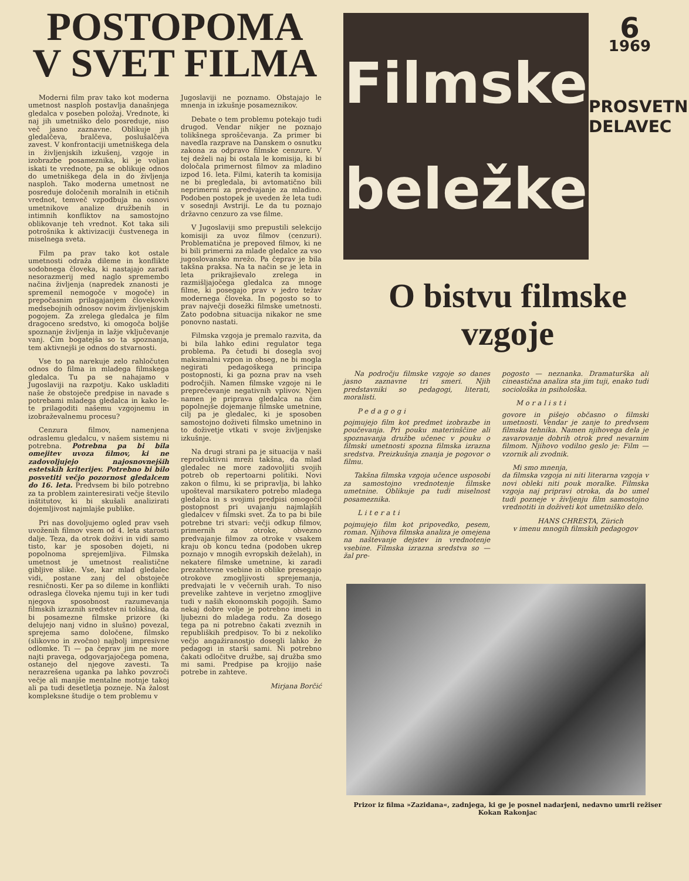POSTOPOMA
V SVET FILMA
Moderni film prav tako kot moderna umetnost nasploh postavlja današnjega gledalca v poseben položaj. Vrednote, ki naj jih umetniško delo posreduje, niso več jasno zaznavne. Oblikuje jih gledalčeva, bralčeva, poslušalčeva zavest. V konfrontaciji umetniškega dela in življenjskih izkušenj, vzgoje in izobrazbe posameznika, ki je voljan iskati te vrednote, pa se oblikuje odnos do umetniškega dela in do življenja nasploh. Tako moderna umetnost ne posreduje določenih moralnih in etičnih vrednot, temveč vzpodbuja na osnovi umetnikove analize družbenih in intimnih konfliktov na samostojno oblikovanje teh vrednot. Kot taka sili potrošnika k aktivizaciji čustvenega in miselnega sveta.
Film pa prav tako kot ostale umetnosti odraža dileme in konflikte sodobnega človeka, ki nastajajo zaradi nesorazmerij med naglo spremembo načina življenja (napredek znanosti je spremenil nemogoče v mogoče) in prepočasnim prilagajanjem človekovih medsebojnih odnosov novim življenjskim pogojem. Za zrelega gledalca je film dragoceno sredstvo, ki omogoča boljše spoznanje življenja in lažje vključevanje vanj. Čim bogatejša so ta spoznanja, tem aktivnejši je odnos do stvarnosti.
Vse to pa narekuje zelo rahločuten odnos do filma in mladega filmskega gledalca. Tu pa se nahajamo v Jugoslaviji na razpotju. Kako uskladiti naše že obstoječe predpise in navade s potrebami mladega gledalca in kako le-te prilagoditi našemu vzgojnemu in izobraževalnemu procesu?
Cenzura filmov, namenjena odraslemu gledalcu, v našem sistemu ni potrebna. Potrebna pa bi bila omejitev uvoza filmov, ki ne zadovoljujejo najosnovnejših estetskih kriterijev. Potrebno bi bilo posvetiti večjo pozornost gledalcem do 16. leta. Predvsem bi bilo potrebno za ta problem zainteresirati večje število inštitutov, ki bi skušali analizirati dojemljivost najmlajše publike.
Pri nas dovoljujemo ogled prav vseh uvoženih filmov vsem od 4. leta starosti dalje. Teza, da otrok doživi in vidi samo tisto, kar je sposoben dojeti, ni popolnoma sprejemljiva. Filmska umetnost je umetnost realistične gibljive slike. Vse, kar mlad gledalec vidi, postane zanj del obstoječe resničnosti. Ker pa so dileme in konflikti odraslega človeka njemu tuji in ker tudi njegova sposobnost razumevanja filmskih izraznih sredstev ni tolikšna, da bi posamezne filmske prizore (ki delujejo nanj vidno in slušno) povezal, sprejema samo določene, filmsko (slikovno in zvočno) najbolj impresivne odlomke. Ti — pa čeprav jim ne more najti pravega, odgovarjajočega pomena, ostanejo del njegove zavesti. Ta nerazrešena uganka pa lahko povzroči večje ali manjše mentalne motnje takoj ali pa tudi desetletja pozneje. Na žalost kompleksne študije o tem problemu v
Jugoslaviji ne poznamo. Obstajajo le mnenja in izkušnje posameznikov.
Debate o tem problemu potekajo tudi drugod. Vendar nikjer ne poznajo tolikšnega sproščevanja. Za primer bi navedla razprave na Danskem o osnutku zakona za odpravo filmske cenzure. V tej deželi naj bi ostala le komisija, ki bi določala primernost filmov za mladino izpod 16. leta. Filmi, katerih ta komisija ne bi pregledala, bi avtomatično bili neprimerni za predvajanje za mladino. Podoben postopek je uveden že leta tudi v sosednji Avstriji. Le da tu poznajo državno cenzuro za vse filme.
V Jugoslaviji smo prepustili selekcijo komisiji za uvoz filmov (cenzuri). Problematična je prepoved filmov, ki ne bi bili primerni za mlade gledalce za vso jugoslovansko mrežo. Pa čeprav je bila takšna praksa. Na ta način se je leta in leta prikrajševalo zrelega in razmišljajočega gledalca za mnoge filme, ki posegajo prav v jedro težav modernega človeka. In pogosto so to prav največji dosežki filmske umetnosti. Zato podobna situacija nikakor ne sme ponovno nastati.
Filmska vzgoja je premalo razvita, da bi bila lahko edini regulator tega problema. Pa četudi bi dosegla svoj maksimalni vzpon in obseg, ne bi mogla negirati pedagoškega principa postopnosti, ki ga pozna prav na vseh področjih. Namen filmske vzgoje ni le preprečevanje negativnih vplivov. Njen namen je priprava gledalca na čim popolnejše dojemanje filmske umetnine, cilj pa je gledalec, ki je sposoben samostojno doživeti filmsko umetnino in to doživetje vtkati v svoje življenjske izkušnje.
Na drugi strani pa je situacija v naši reproduktivni mreži takšna, da mlad gledalec ne more zadovoljiti svojih potreb ob repertoarni politiki. Novi zakon o filmu, ki se pripravlja, bi lahko upošteval marsikatero potrebo mladega gledalca in s svojimi predpisi omogočil postopnost pri uvajanju najmlajših gledalcev v filmski svet. Za to pa bi bile potrebne tri stvari: večji odkup filmov, primernih za otroke, obvezno predvajanje filmov za otroke v vsakem kraju ob koncu tedna (podoben ukrep poznajo v mnogih evropskih deželah), in nekatere filmske umetnine, ki zaradi prezahtevne vsebine in oblike presegajo otrokove zmogljivosti sprejemanja, predvajati le v večernih urah. To niso prevelike zahteve in verjetno zmogljive tudi v naših ekonomskih pogojih. Samo nekaj dobre volje je potrebno imeti in ljubezni do mladega rodu. Za dosego tega pa ni potrebno čakati zveznih in republiških predpisov. To bi z nekoliko večjo angažiranostjo dosegli lahko že pedagogi in starši sami. Ni potrebno čakati odločitve družbe, saj družba smo mi sami. Predpise pa krojijo naše potrebe in zahteve.
Mirjana Borčić
Filmske
beležke
6
1969
PROSVETNI
DELAVEC
O bistvu filmske
vzgoje
Na področju filmske vzgoje so danes jasno zaznavne tri smeri. Njih predstavniki so pedagogi, literati, moralisti.
Pedagogi
pojmujejo film kot predmet izobrazbe in poučevanja. Pri pouku materinščine ali spoznavanja družbe učenec v pouku o filmski umetnosti spozna filmska izrazna sredstva. Preizkušnja znanja je pogovor o filmu.
Takšna filmska vzgoja učence usposobi za samostojno vrednotenje filmske umetnine. Oblikuje pa tudi miselnost posameznika.
Literati
pojmujejo film kot pripovedko, pesem, roman. Njihova filmska analiza je omejena na naštevanje dejstev in vrednotenje vsebine. Filmska izrazna sredstva so — žal pre-
pogosto — neznanka. Dramaturška ali cineastična analiza sta jim tuji, enako tudi sociološka in psihološka.
Moralisti
govore in pišejo občasno o filmski umetnosti. Vendar je zanje to predvsem filmska tehnika. Namen njihovega dela je zavarovanje dobrih otrok pred nevarnim filmom. Njihovo vodilno geslo je: Film — vzornik ali zvodnik.
Mi smo mnenja,
da filmska vzgoja ni niti literarna vzgoja v novi obleki niti pouk moralke. Filmska vzgoja naj pripravi otroka, da bo umel tudi pozneje v življenju film samostojno vrednotiti in doživeti kot umetniško delo.
HANS CHRESTA, Zürich
v imenu mnogih filmskih pedagogov
Prizor iz filma »Zazidana«, zadnjega, ki ge je posnel nadarjeni, nedavno umrli režiser Kokan Rakonjac